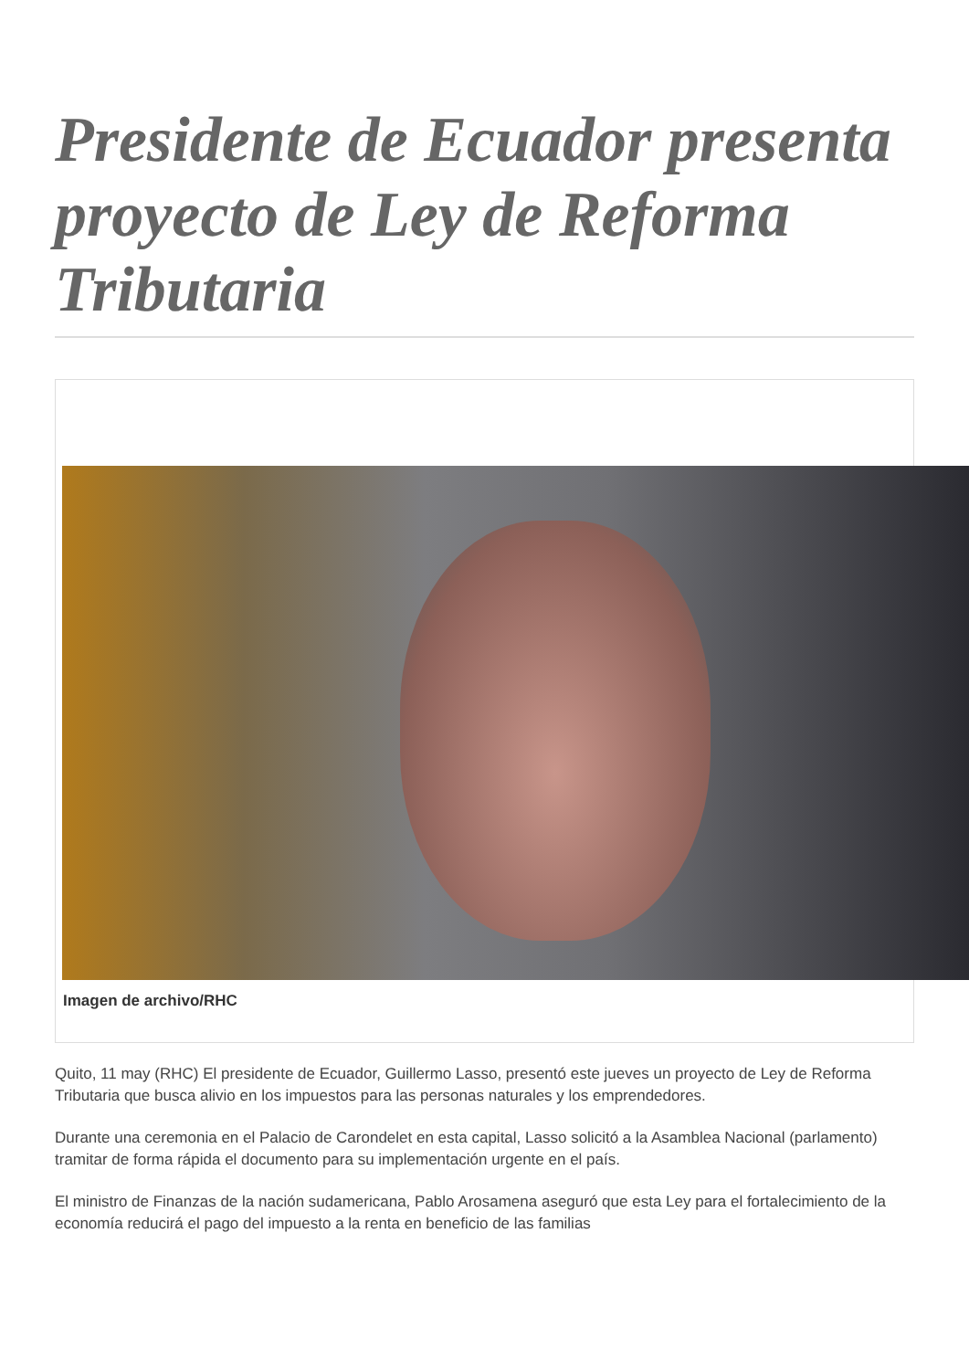Presidente de Ecuador presenta proyecto de Ley de Reforma Tributaria
Imagen de archivo/RHC
Quito, 11 may (RHC) El presidente de Ecuador, Guillermo Lasso, presentó este jueves un proyecto de Ley de Reforma Tributaria que busca alivio en los impuestos para las personas naturales y los emprendedores.
Durante una ceremonia en el Palacio de Carondelet en esta capital, Lasso solicitó a la Asamblea Nacional (parlamento) tramitar de forma rápida el documento para su implementación urgente en el país.
El ministro de Finanzas de la nación sudamericana, Pablo Arosamena aseguró que esta Ley para el fortalecimiento de la economía reducirá el pago del impuesto a la renta en beneficio de las familias